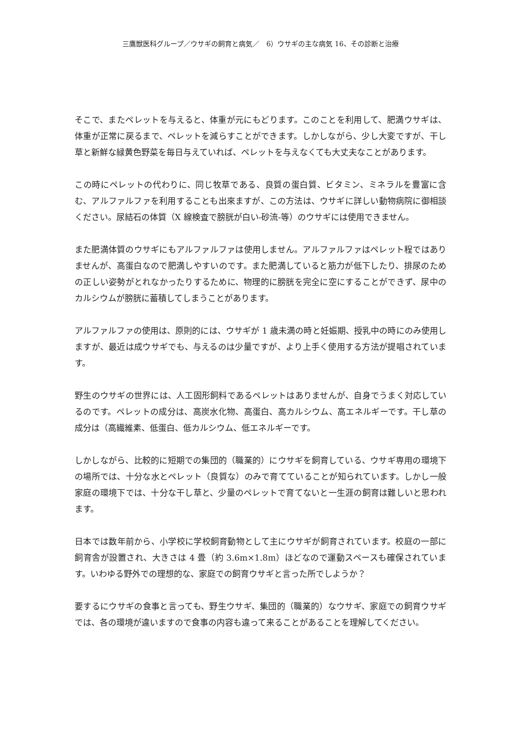三鷹獣医科グループ／ウサギの飼育と病気／　6）ウサギの主な病気 16、その診断と治療
そこで、またペレットを与えると、体重が元にもどります。このことを利用して、肥満ウサギは、体重が正常に戻るまで、ペレットを減らすことができます。しかしながら、少し大変ですが、干し草と新鮮な緑黄色野菜を毎日与えていれば、ペレットを与えなくても大丈夫なことがあります。
この時にペレットの代わりに、同じ牧草である、良質の蛋白質、ビタミン、ミネラルを豊富に含む、アルファルファを利用することも出來ますが、この方法は、ウサギに詳しい動物病院に御相談ください。尿結石の体質（X 線検査で膀胱が白い-砂流-等）のウサギには使用できません。
また肥満体質のウサギにもアルファルファは使用しません。アルファルファはペレット程ではありませんが、高蛋白なので肥満しやすいのです。また肥満していると筋力が低下したり、排尿のための正しい姿勢がとれなかったりするために、物理的に膀胱を完全に空にすることができず、尿中のカルシウムが膀胱に蓄積してしまうことがあります。
アルファルファの使用は、原則的には、ウサギが 1 歳未満の時と妊娠期、授乳中の時にのみ使用しますが、最近は成ウサギでも、与えるのは少量ですが、より上手く使用する方法が提唱されています。
野生のウサギの世界には、人工固形飼料であるペレットはありませんが、自身でうまく対応しているのです。ペレットの成分は、高炭水化物、高蛋白、高カルシウム、高エネルギーです。干し草の成分は（高繊維素、低蛋白、低カルシウム、低エネルギーです。
しかしながら、比較的に短期での集団的（職業的）にウサギを飼育している、ウサギ専用の環境下の場所では、十分な水とペレット（良質な）のみで育てていることが知られています。しかし一般家庭の環境下では、十分な干し草と、少量のペレットで育てないと一生涯の飼育は難しいと思われます。
日本では数年前から、小学校に学校飼育動物として主にウサギが飼育されています。校庭の一部に飼育舎が設置され、大きさは 4 畳（約 3.6m×1.8m）ほどなので運動スペースも確保されています。いわゆる野外での理想的な、家庭での飼育ウサギと言った所でしようか？
要するにウサギの食事と言っても、野生ウサギ、集団的（職業的）なウサギ、家庭での飼育ウサギでは、各の環境が違いますので食事の内容も違って来ることがあることを理解してください。